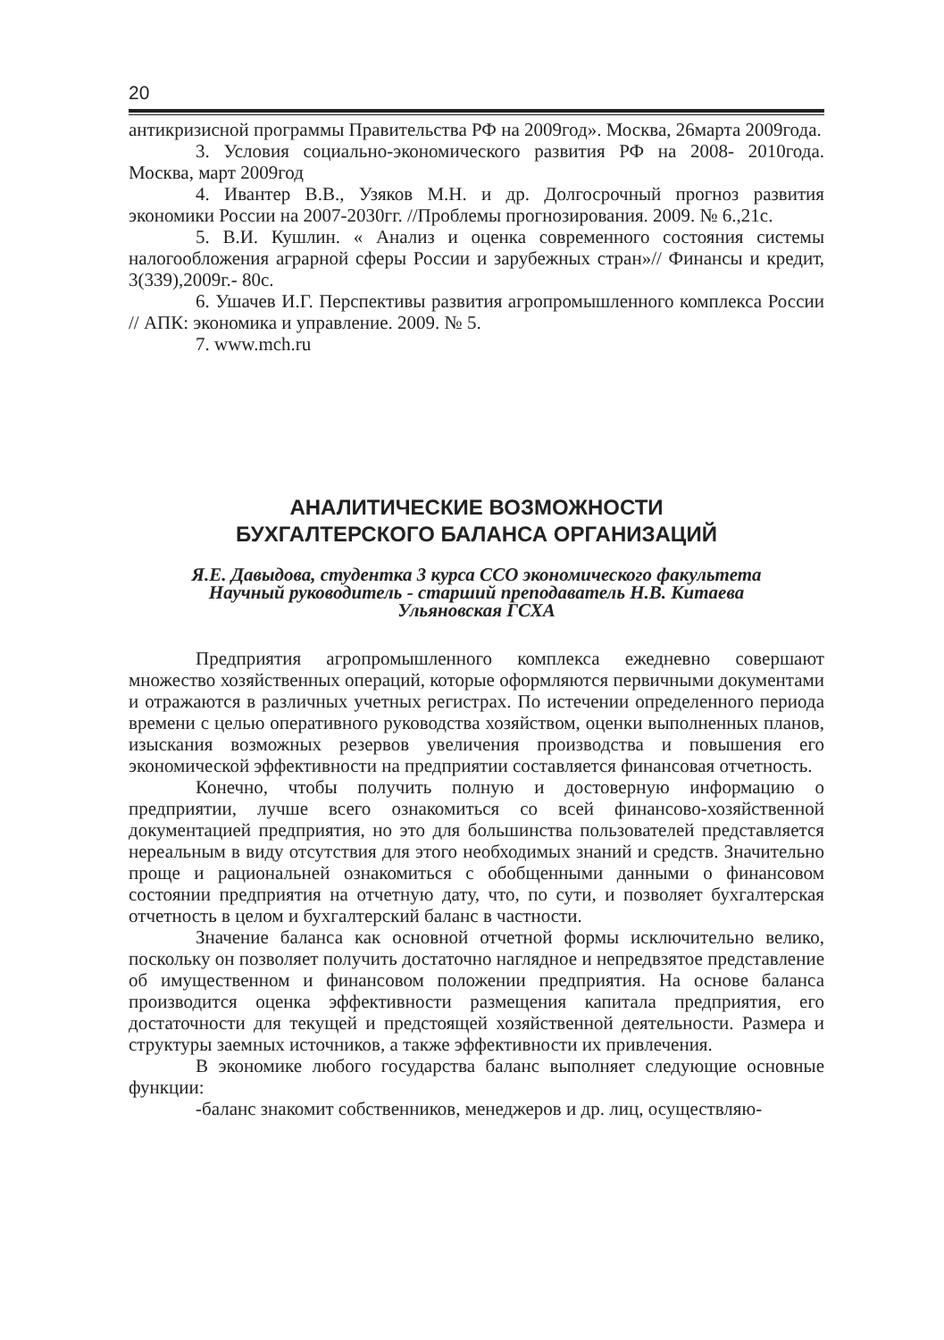20
антикризисной программы Правительства РФ на 2009год». Москва, 26марта 2009года.
3. Условия социально-экономического развития РФ на 2008- 2010года. Москва, март 2009год
4. Ивантер В.В., Узяков М.Н. и др. Долгосрочный прогноз развития экономики России на 2007-2030гг. //Проблемы прогнозирования. 2009. № 6.,21с.
5. В.И. Кушлин. « Анализ и оценка современного состояния системы налогообложения аграрной сферы России и зарубежных стран»// Финансы и кредит, 3(339),2009г.- 80с.
6. Ушачев И.Г. Перспективы развития агропромышленного комплекса России // АПК: экономика и управление. 2009. № 5.
7. www.mch.ru
АНАЛИТИЧЕСКИЕ ВОЗМОЖНОСТИ
БУХГАЛТЕРСКОГО БАЛАНСА ОРГАНИЗАЦИЙ
Я.Е. Давыдова, студентка 3 курса ССО экономического факультета
Научный руководитель - старший преподаватель Н.В. Китаева
Ульяновская ГСХА
Предприятия агропромышленного комплекса ежедневно совершают множество хозяйственных операций, которые оформляются первичными документами и отражаются в различных учетных регистрах. По истечении определенного периода времени с целью оперативного руководства хозяйством, оценки выполненных планов, изыскания возможных резервов увеличения производства и повышения его экономической эффективности на предприятии составляется финансовая отчетность.
Конечно, чтобы получить полную и достоверную информацию о предприятии, лучше всего ознакомиться со всей финансово-хозяйственной документацией предприятия, но это для большинства пользователей представляется нереальным в виду отсутствия для этого необходимых знаний и средств. Значительно проще и рациональней ознакомиться с обобщенными данными о финансовом состоянии предприятия на отчетную дату, что, по сути, и позволяет бухгалтерская отчетность в целом и бухгалтерский баланс в частности.
Значение баланса как основной отчетной формы исключительно велико, поскольку он позволяет получить достаточно наглядное и непредвзятое представление об имущественном и финансовом положении предприятия. На основе баланса производится оценка эффективности размещения капитала предприятия, его достаточности для текущей и предстоящей хозяйственной деятельности. Размера и структуры заемных источников, а также эффективности их привлечения.
В экономике любого государства баланс выполняет следующие основные функции:
-баланс знакомит собственников, менеджеров и др. лиц, осуществляю-